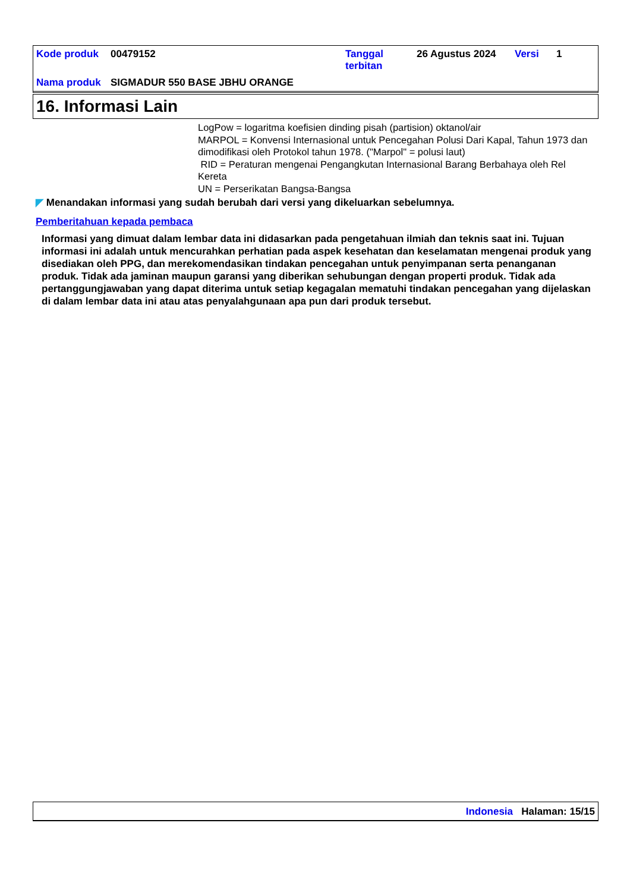| Kode produk | 00479152 | Tanggal terbitan | 26 Agustus 2024 | Versi | 1 |
| Nama produk | SIGMADUR 550 BASE JBHU ORANGE | | | | |
16. Informasi Lain
LogPow = logaritma koefisien dinding pisah (partision) oktanol/air
MARPOL = Konvensi Internasional untuk Pencegahan Polusi Dari Kapal, Tahun 1973 dan dimodifikasi oleh Protokol tahun 1978. ("Marpol" = polusi laut)
RID = Peraturan mengenai Pengangkutan Internasional Barang Berbahaya oleh Rel Kereta
UN = Perserikatan Bangsa-Bangsa
◤ Menandakan informasi yang sudah berubah dari versi yang dikeluarkan sebelumnya.
Pemberitahuan kepada pembaca
Informasi yang dimuat dalam lembar data ini didasarkan pada pengetahuan ilmiah dan teknis saat ini. Tujuan informasi ini adalah untuk mencurahkan perhatian pada aspek kesehatan dan keselamatan mengenai produk yang disediakan oleh PPG, dan merekomendasikan tindakan pencegahan untuk penyimpanan serta penanganan produk. Tidak ada jaminan maupun garansi yang diberikan sehubungan dengan properti produk. Tidak ada pertanggungjawaban yang dapat diterima untuk setiap kegagalan mematuhi tindakan pencegahan yang dijelaskan di dalam lembar data ini atau atas penyalahgunaan apa pun dari produk tersebut.
Indonesia Halaman: 15/15